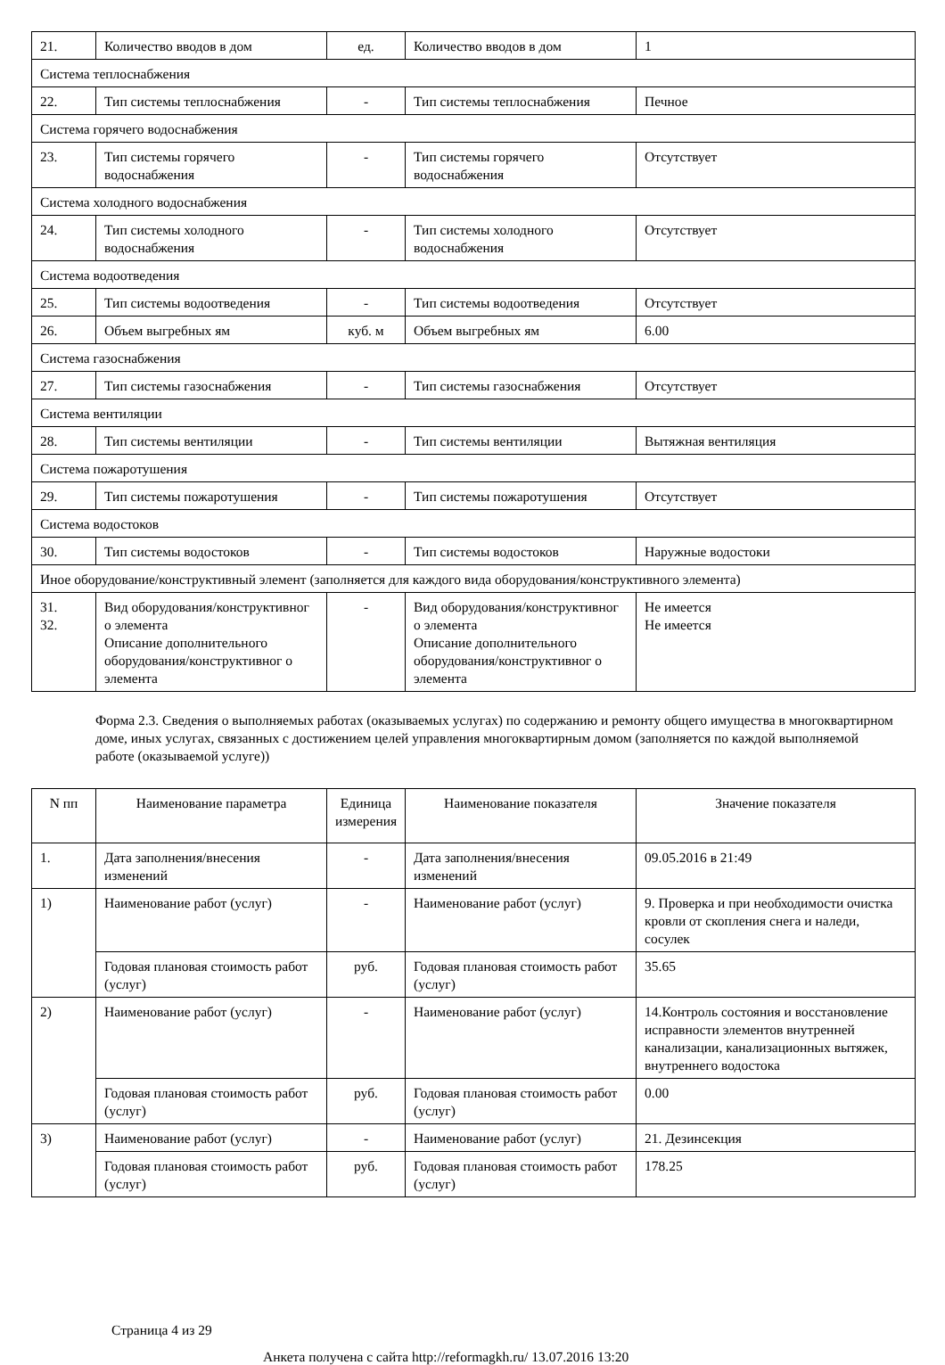| 21. | Количество вводов в дом | ед. | Количество вводов в дом | 1 |
| Система теплоснабжения | | | | |
| 22. | Тип системы теплоснабжения | - | Тип системы теплоснабжения | Печное |
| Система горячего водоснабжения | | | | |
| 23. | Тип системы горячего водоснабжения | - | Тип системы горячего водоснабжения | Отсутствует |
| Система холодного водоснабжения | | | | |
| 24. | Тип системы холодного водоснабжения | - | Тип системы холодного водоснабжения | Отсутствует |
| Система водоотведения | | | | |
| 25. | Тип системы водоотведения | - | Тип системы водоотведения | Отсутствует |
| 26. | Объем выгребных ям | куб. м | Объем выгребных ям | 6.00 |
| Система газоснабжения | | | | |
| 27. | Тип системы газоснабжения | - | Тип системы газоснабжения | Отсутствует |
| Система вентиляции | | | | |
| 28. | Тип системы вентиляции | - | Тип системы вентиляции | Вытяжная вентиляция |
| Система пожаротушения | | | | |
| 29. | Тип системы пожаротушения | - | Тип системы пожаротушения | Отсутствует |
| Система водостоков | | | | |
| 30. | Тип системы водостоков | - | Тип системы водостоков | Наружные водостоки |
| Иное оборудование/конструктивный элемент (заполняется для каждого вида оборудования/конструктивного элемента) | | | | |
| 31. 32. | Вид оборудования/конструктивног о элемента Описание дополнительного оборудования/конструктивног о элемента | - | Вид оборудования/конструктивног о элемента Описание дополнительного оборудования/конструктивног о элемента | Не имеется Не имеется |
Форма 2.3. Сведения о выполняемых работах (оказываемых услугах) по содержанию и ремонту общего имущества в многоквартирном доме, иных услугах, связанных с достижением целей управления многоквартирным домом (заполняется по каждой выполняемой работе (оказываемой услуге))
| N пп | Наименование параметра | Единица измерения | Наименование показателя | Значение показателя |
| --- | --- | --- | --- | --- |
| 1. | Дата заполнения/внесения изменений | - | Дата заполнения/внесения изменений | 09.05.2016 в 21:49 |
| 1) | Наименование работ (услуг) | - | Наименование работ (услуг) | 9. Проверка и при необходимости очистка кровли от скопления снега и наледи, сосулек |
| | Годовая плановая стоимость работ (услуг) | руб. | Годовая плановая стоимость работ (услуг) | 35.65 |
| 2) | Наименование работ (услуг) | - | Наименование работ (услуг) | 14.Контроль состояния и восстановление исправности элементов внутренней канализации, канализационных вытяжек, внутреннего водостока |
| | Годовая плановая стоимость работ (услуг) | руб. | Годовая плановая стоимость работ (услуг) | 0.00 |
| 3) | Наименование работ (услуг) | - | Наименование работ (услуг) | 21. Дезинсекция |
| | Годовая плановая стоимость работ (услуг) | руб. | Годовая плановая стоимость работ (услуг) | 178.25 |
Страница 4 из 29
Анкета получена с сайта http://reformagkh.ru/ 13.07.2016 13:20